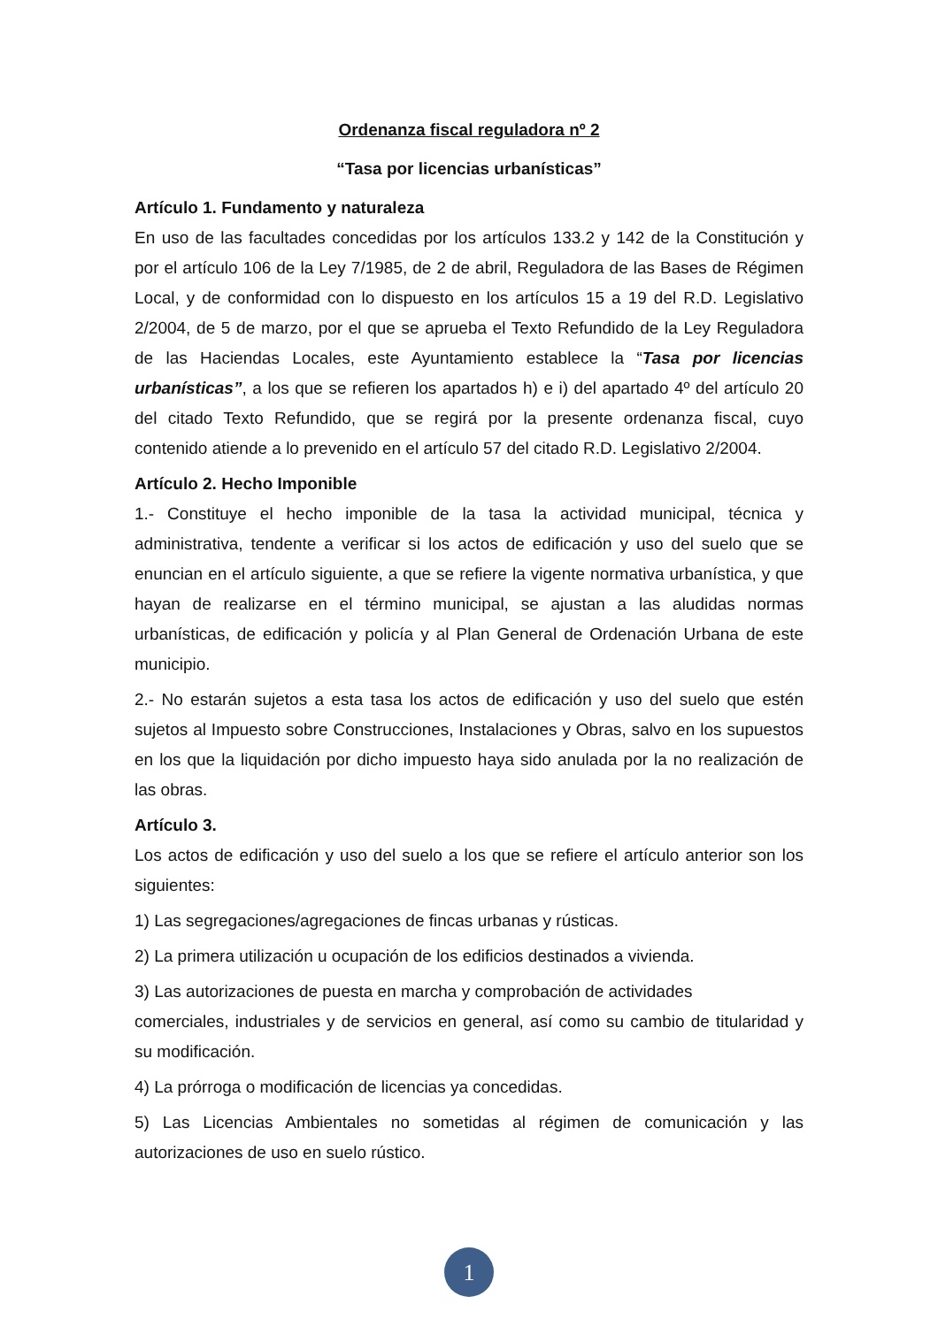Ordenanza fiscal reguladora nº 2
“Tasa por licencias urbanísticas”
Artículo 1. Fundamento y naturaleza
En uso de las facultades concedidas por los artículos 133.2 y 142 de la Constitución y por el artículo 106 de la Ley 7/1985, de 2 de abril, Reguladora de las Bases de Régimen Local, y de conformidad con lo dispuesto en los artículos 15 a 19 del R.D. Legislativo 2/2004, de 5 de marzo, por el que se aprueba el Texto Refundido de la Ley Reguladora de las Haciendas Locales, este Ayuntamiento establece la “Tasa por licencias urbanísticas”, a los que se refieren los apartados h) e i) del apartado 4º del artículo 20 del citado Texto Refundido, que se regirá por la presente ordenanza fiscal, cuyo contenido atiende a lo prevenido en el artículo 57 del citado R.D. Legislativo 2/2004.
Artículo 2. Hecho Imponible
1.- Constituye el hecho imponible de la tasa la actividad municipal, técnica y administrativa, tendente a verificar si los actos de edificación y uso del suelo que se enuncian en el artículo siguiente, a que se refiere la vigente normativa urbanística, y que hayan de realizarse en el término municipal, se ajustan a las aludidas normas urbanísticas, de edificación y policía y al Plan General de Ordenación Urbana de este municipio.
2.- No estarán sujetos a esta tasa los actos de edificación y uso del suelo que estén sujetos al Impuesto sobre Construcciones, Instalaciones y Obras, salvo en los supuestos en los que la liquidación por dicho impuesto haya sido anulada por la no realización de las obras.
Artículo 3.
Los actos de edificación y uso del suelo a los que se refiere el artículo anterior son los siguientes:
1) Las segregaciones/agregaciones de fincas urbanas y rústicas.
2) La primera utilización u ocupación de los edificios destinados a vivienda.
3) Las autorizaciones de puesta en marcha y comprobación de actividades
comerciales, industriales y de servicios en general, así como su cambio de titularidad y su modificación.
4) La prórroga o modificación de licencias ya concedidas.
5) Las Licencias Ambientales no sometidas al régimen de comunicación y las autorizaciones de uso en suelo rústico.
1